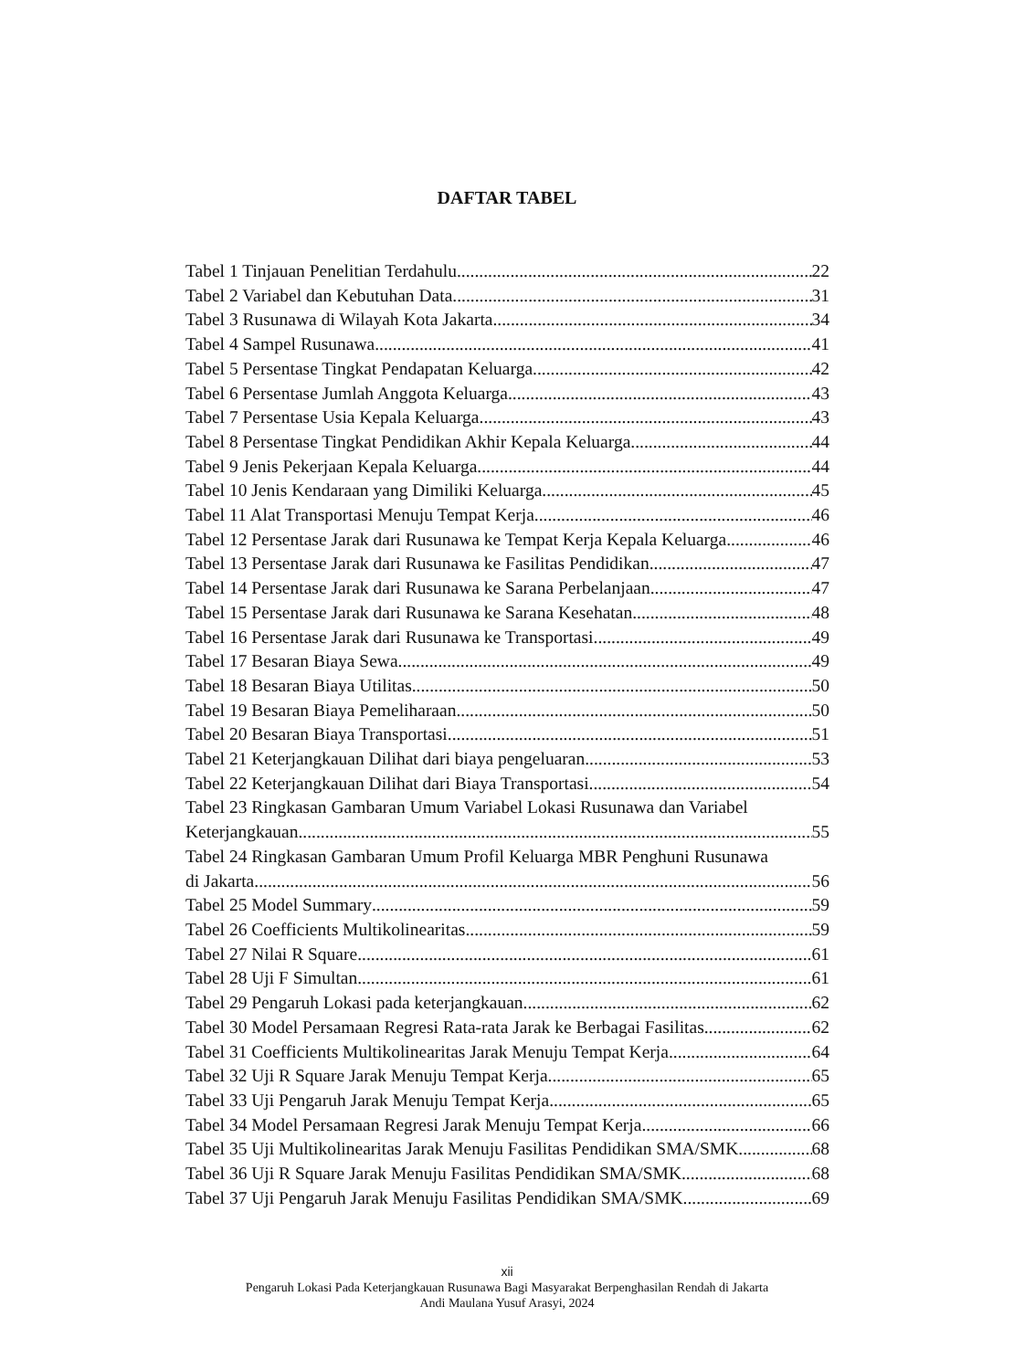DAFTAR TABEL
Tabel 1 Tinjauan Penelitian Terdahulu 22
Tabel 2 Variabel dan Kebutuhan Data 31
Tabel 3 Rusunawa di Wilayah Kota Jakarta 34
Tabel 4 Sampel Rusunawa 41
Tabel 5 Persentase Tingkat Pendapatan Keluarga 42
Tabel 6 Persentase Jumlah Anggota Keluarga 43
Tabel 7 Persentase Usia Kepala Keluarga 43
Tabel 8 Persentase Tingkat Pendidikan Akhir Kepala Keluarga 44
Tabel 9 Jenis Pekerjaan Kepala Keluarga 44
Tabel 10 Jenis Kendaraan yang Dimiliki Keluarga 45
Tabel 11 Alat Transportasi Menuju Tempat Kerja 46
Tabel 12 Persentase Jarak dari Rusunawa ke Tempat Kerja Kepala Keluarga 46
Tabel 13 Persentase Jarak dari Rusunawa ke Fasilitas Pendidikan 47
Tabel 14 Persentase Jarak dari Rusunawa ke Sarana Perbelanjaan 47
Tabel 15 Persentase Jarak dari Rusunawa ke Sarana Kesehatan 48
Tabel 16 Persentase Jarak dari Rusunawa ke Transportasi 49
Tabel 17 Besaran Biaya Sewa 49
Tabel 18 Besaran Biaya Utilitas 50
Tabel 19 Besaran Biaya Pemeliharaan 50
Tabel 20 Besaran Biaya Transportasi 51
Tabel 21 Keterjangkauan Dilihat dari biaya pengeluaran 53
Tabel 22 Keterjangkauan Dilihat dari Biaya Transportasi 54
Tabel 23 Ringkasan Gambaran Umum Variabel Lokasi Rusunawa dan Variabel
Keterjangkauan 55
Tabel 24 Ringkasan Gambaran Umum Profil Keluarga MBR Penghuni Rusunawa
di Jakarta 56
Tabel 25 Model Summary 59
Tabel 26 Coefficients Multikolinearitas 59
Tabel 27 Nilai R Square 61
Tabel 28 Uji F Simultan 61
Tabel 29 Pengaruh Lokasi pada keterjangkauan 62
Tabel 30 Model Persamaan Regresi Rata-rata Jarak ke Berbagai Fasilitas 62
Tabel 31 Coefficients Multikolinearitas Jarak Menuju Tempat Kerja 64
Tabel 32 Uji R Square Jarak Menuju Tempat Kerja 65
Tabel 33 Uji Pengaruh Jarak Menuju Tempat Kerja 65
Tabel 34 Model Persamaan Regresi Jarak Menuju Tempat Kerja 66
Tabel 35 Uji Multikolinearitas Jarak Menuju Fasilitas Pendidikan SMA/SMK 68
Tabel 36 Uji R Square Jarak Menuju Fasilitas Pendidikan SMA/SMK 68
Tabel 37 Uji Pengaruh Jarak Menuju Fasilitas Pendidikan SMA/SMK 69
xii
Pengaruh Lokasi Pada Keterjangkauan Rusunawa Bagi Masyarakat Berpenghasilan Rendah di Jakarta
Andi Maulana Yusuf Arasyi, 2024